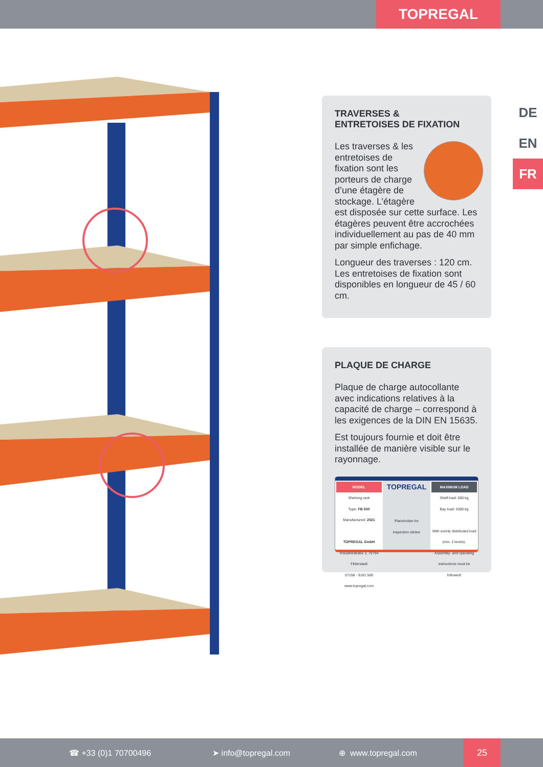TOPREGAL
DE
EN
FR
TRAVERSES &
ENTRETOISES DE FIXATION
Les traverses & les entretoises de fixation sont les porteurs de charge d’une étagère de stockage. L’étagère est disposée sur cette surface. Les étagères peuvent être accrochées individuellement au pas de 40 mm par simple enfichage.
Longueur des traverses : 120 cm. Les entretoises de fixation sont disponibles en longueur de 45 / 60 cm.
PLAQUE DE CHARGE
Plaque de charge autocollante avec indications relatives à la capacité de charge – correspond à les exigences de la DIN EN 15635.
Est toujours fournie et doit être installée de manière visible sur le rayonnage.
MODEL
Shelving rack
Type: FB 500
Manufactured: 2021
TOPREGAL GmbH
Industriestraße 3, 70794 Filderstadt
07158 - 9181 500
www.topregal.com
TOPREGAL
Placeholder for
inspection sticker
MAXIMUM LOAD
Shelf load: 500 kg
Bay load: 2000 kg
With evenly distributed load
(min. 2 levels).
Assembly- and operating instructions must be followed!
☎ +33 (0)1 70700496 ➤ info@topregal.com ⊕ www.topregal.com
25